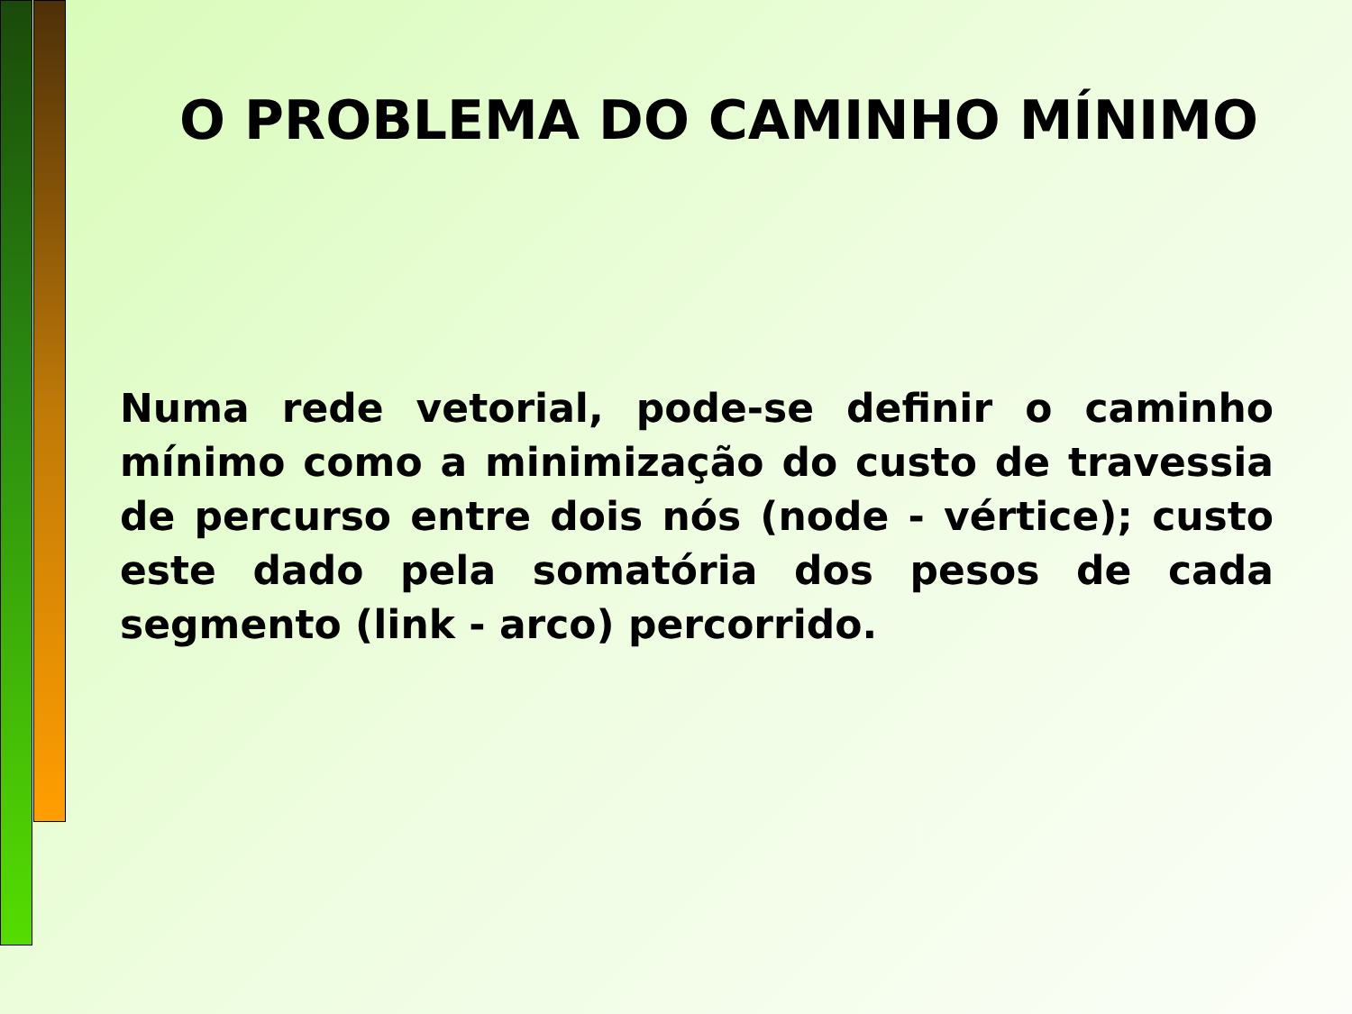O PROBLEMA DO CAMINHO MÍNIMO
Numa rede vetorial, pode-se definir o caminho mínimo como a minimização do custo de travessia de percurso entre dois nós (node - vértice); custo este dado pela somatória dos pesos de cada segmento (link - arco) percorrido.